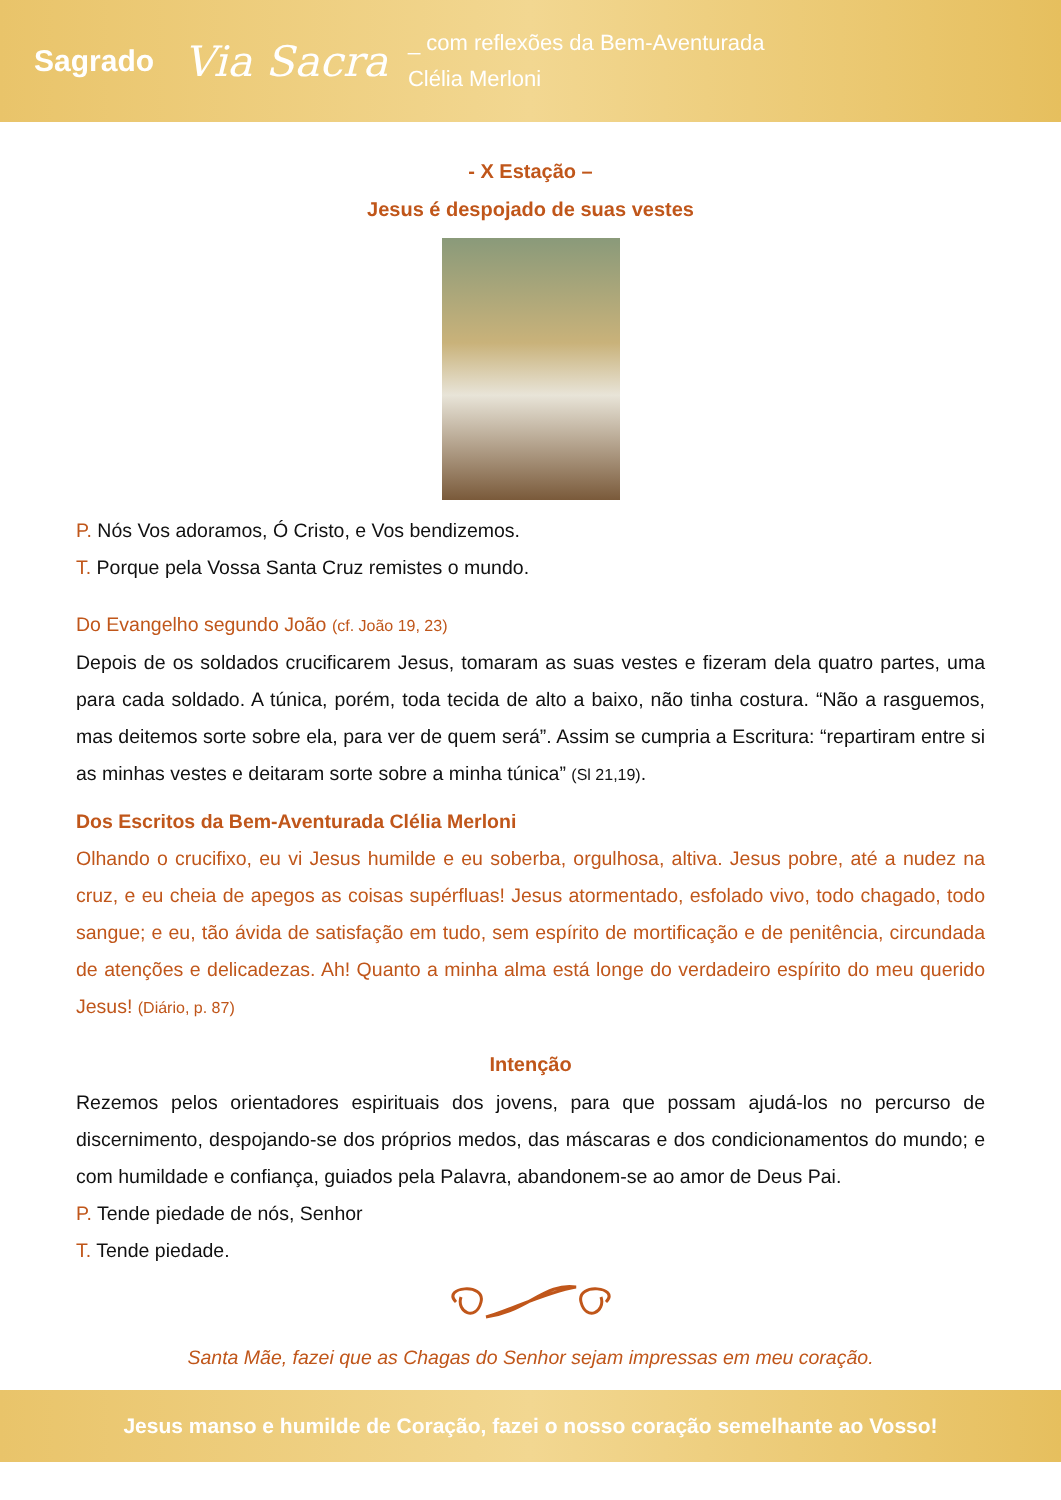Sagrado Via Sacra _ com reflexões da Bem-Aventurada
Clélia Merloni
- X Estação –
Jesus é despojado de suas vestes
P. Nós Vos adoramos, Ó Cristo, e Vos bendizemos.
T. Porque pela Vossa Santa Cruz remistes o mundo.
Do Evangelho segundo João (cf. João 19, 23)
Depois de os soldados crucificarem Jesus, tomaram as suas vestes e fizeram dela quatro partes, uma para cada soldado. A túnica, porém, toda tecida de alto a baixo, não tinha costura. “Não a rasguemos, mas deitemos sorte sobre ela, para ver de quem será”. Assim se cumpria a Escritura: “repartiram entre si as minhas vestes e deitaram sorte sobre a minha túnica” (Sl 21,19).
Dos Escritos da Bem-Aventurada Clélia Merloni
Olhando o crucifixo, eu vi Jesus humilde e eu soberba, orgulhosa, altiva. Jesus pobre, até a nudez na cruz, e eu cheia de apegos as coisas supérfluas! Jesus atormentado, esfolado vivo, todo chagado, todo sangue; e eu, tão ávida de satisfação em tudo, sem espírito de mortificação e de penitência, circundada de atenções e delicadezas. Ah! Quanto a minha alma está longe do verdadeiro espírito do meu querido Jesus! (Diário, p. 87)
Intenção
Rezemos pelos orientadores espirituais dos jovens, para que possam ajudá-los no percurso de discernimento, despojando-se dos próprios medos, das máscaras e dos condicionamentos do mundo; e com humildade e confiança, guiados pela Palavra, abandonem-se ao amor de Deus Pai.
P. Tende piedade de nós, Senhor
T. Tende piedade.
Santa Mãe, fazei que as Chagas do Senhor sejam impressas em meu coração.
Jesus manso e humilde de Coração, fazei o nosso coração semelhante ao Vosso!